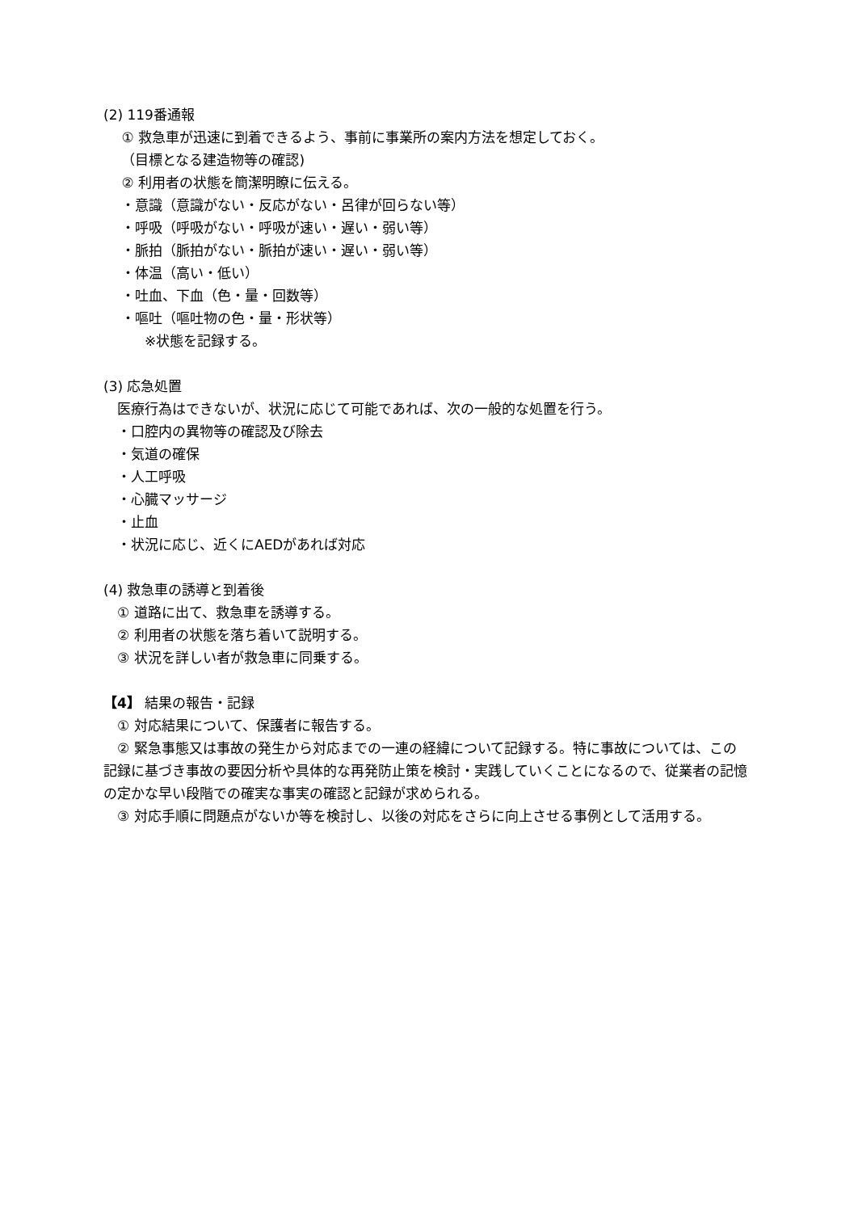(2) 119番通報
　 ① 救急車が迅速に到着できるよう、事前に事業所の案内方法を想定しておく。
　 （目標となる建造物等の確認)
　 ② 利用者の状態を簡潔明瞭に伝える。
　 ・意識（意識がない・反応がない・呂律が回らない等）
　 ・呼吸（呼吸がない・呼吸が速い・遅い・弱い等）
　 ・脈拍（脈拍がない・脈拍が速い・遅い・弱い等）
　 ・体温（高い・低い）
　 ・吐血、下血（色・量・回数等）
　 ・嘔吐（嘔吐物の色・量・形状等）
　　　※状態を記録する。
(3) 応急処置
　医療行為はできないが、状況に応じて可能であれば、次の一般的な処置を行う。
　・口腔内の異物等の確認及び除去
　・気道の確保
　・人工呼吸
　・心臓マッサージ
　・止血
　・状況に応じ、近くにAEDがあれば対応
(4) 救急車の誘導と到着後
　① 道路に出て、救急車を誘導する。
　② 利用者の状態を落ち着いて説明する。
　③ 状況を詳しい者が救急車に同乗する。
【4】 結果の報告・記録
　① 対応結果について、保護者に報告する。
　② 緊急事態又は事故の発生から対応までの一連の経緯について記録する。特に事故については、この記録に基づき事故の要因分析や具体的な再発防止策を検討・実践していくことになるので、従業者の記憶の定かな早い段階での確実な事実の確認と記録が求められる。
　③ 対応手順に問題点がないか等を検討し、以後の対応をさらに向上させる事例として活用する。